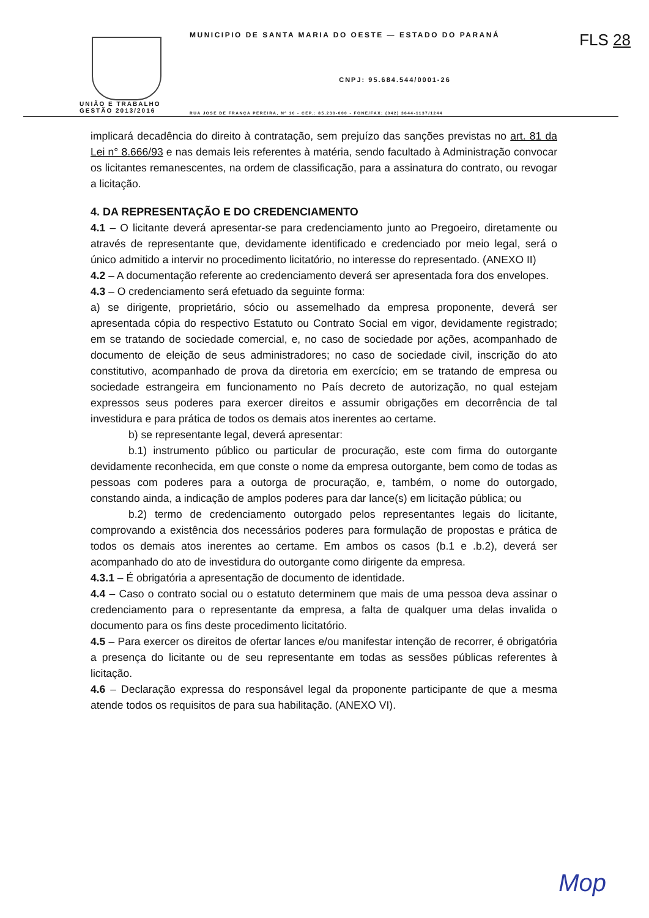FLS 28
UNIÃO E TRABALHO
GESTÃO 2013/2016
MUNICIPIO DE SANTA MARIA DO OESTE — ESTADO DO PARANÁ
CNPJ: 95.684.544/0001-26
RUA JOSE DE FRANÇA PEREIRA, Nº 10 - CEP.: 85.230-000 - FONE/FAX: (042) 3644-1137/1244
implicará decadência do direito à contratação, sem prejuízo das sanções previstas no art. 81 da Lei n° 8.666/93 e nas demais leis referentes à matéria, sendo facultado à Administração convocar os licitantes remanescentes, na ordem de classificação, para a assinatura do contrato, ou revogar a licitação.
4. DA REPRESENTAÇÃO E DO CREDENCIAMENTO
4.1 – O licitante deverá apresentar-se para credenciamento junto ao Pregoeiro, diretamente ou através de representante que, devidamente identificado e credenciado por meio legal, será o único admitido a intervir no procedimento licitatório, no interesse do representado. (ANEXO II)
4.2 – A documentação referente ao credenciamento deverá ser apresentada fora dos envelopes.
4.3 – O credenciamento será efetuado da seguinte forma:
a) se dirigente, proprietário, sócio ou assemelhado da empresa proponente, deverá ser apresentada cópia do respectivo Estatuto ou Contrato Social em vigor, devidamente registrado; em se tratando de sociedade comercial, e, no caso de sociedade por ações, acompanhado de documento de eleição de seus administradores; no caso de sociedade civil, inscrição do ato constitutivo, acompanhado de prova da diretoria em exercício; em se tratando de empresa ou sociedade estrangeira em funcionamento no País decreto de autorização, no qual estejam expressos seus poderes para exercer direitos e assumir obrigações em decorrência de tal investidura e para prática de todos os demais atos inerentes ao certame.
b) se representante legal, deverá apresentar:
b.1) instrumento público ou particular de procuração, este com firma do outorgante devidamente reconhecida, em que conste o nome da empresa outorgante, bem como de todas as pessoas com poderes para a outorga de procuração, e, também, o nome do outorgado, constando ainda, a indicação de amplos poderes para dar lance(s) em licitação pública; ou
b.2) termo de credenciamento outorgado pelos representantes legais do licitante, comprovando a existência dos necessários poderes para formulação de propostas e prática de todos os demais atos inerentes ao certame. Em ambos os casos (b.1 e .b.2), deverá ser acompanhado do ato de investidura do outorgante como dirigente da empresa.
4.3.1 – É obrigatória a apresentação de documento de identidade.
4.4 – Caso o contrato social ou o estatuto determinem que mais de uma pessoa deva assinar o credenciamento para o representante da empresa, a falta de qualquer uma delas invalida o documento para os fins deste procedimento licitatório.
4.5 – Para exercer os direitos de ofertar lances e/ou manifestar intenção de recorrer, é obrigatória a presença do licitante ou de seu representante em todas as sessões públicas referentes à licitação.
4.6 – Declaração expressa do responsável legal da proponente participante de que a mesma atende todos os requisitos de para sua habilitação. (ANEXO VI).
Mop